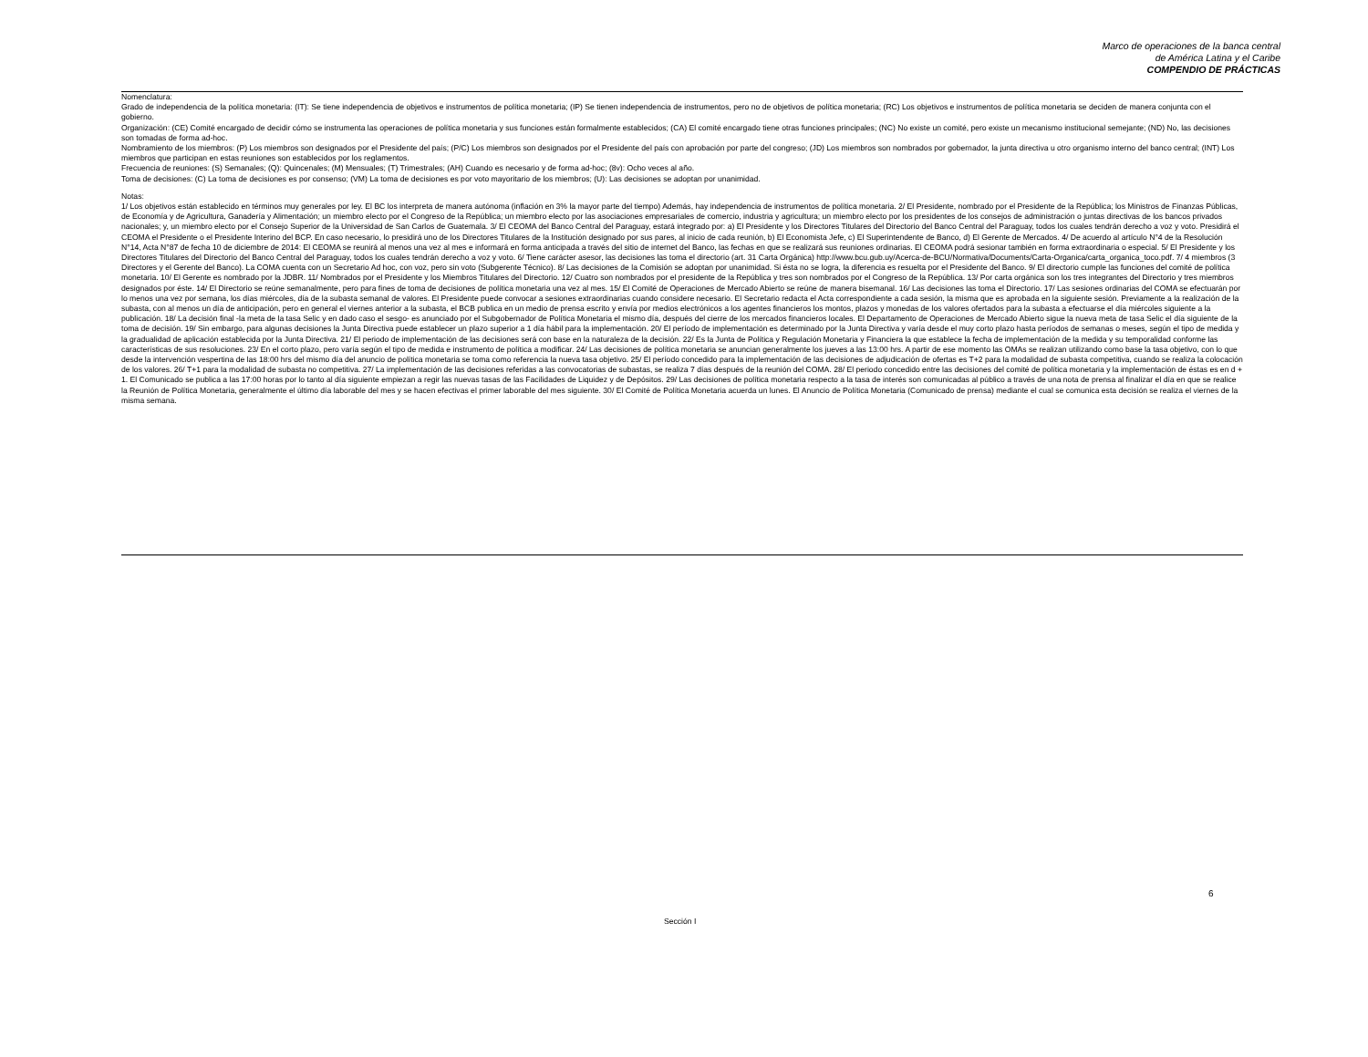Marco de operaciones de la banca central
de América Latina y el Caribe
COMPENDIO DE PRÁCTICAS
Nomenclatura:
Grado de independencia de la política monetaria: (IT): Se tiene independencia de objetivos e instrumentos de política monetaria; (IP) Se tienen independencia de instrumentos, pero no de objetivos de política monetaria; (RC) Los objetivos e instrumentos de política monetaria se deciden de manera conjunta con el gobierno.
Organización: (CE) Comité encargado de decidir cómo se instrumenta las operaciones de política monetaria y sus funciones están formalmente establecidos; (CA) El comité encargado tiene otras funciones principales; (NC) No existe un comité, pero existe un mecanismo institucional semejante; (ND) No, las decisiones son tomadas de forma ad-hoc.
Nombramiento de los miembros: (P) Los miembros son designados por el Presidente del país; (P/C) Los miembros son designados por el Presidente del país con aprobación por parte del congreso; (JD) Los miembros son nombrados por gobernador, la junta directiva u otro organismo interno del banco central; (INT) Los miembros que participan en estas reuniones son establecidos por los reglamentos.
Frecuencia de reuniones: (S) Semanales; (Q): Quincenales; (M) Mensuales; (T) Trimestrales; (AH) Cuando es necesario y de forma ad-hoc; (8v): Ocho veces al año.
Toma de decisiones: (C) La toma de decisiones es por consenso; (VM) La toma de decisiones es por voto mayoritario de los miembros; (U): Las decisiones se adoptan por unanimidad.
Notas:
1/ Los objetivos están establecido en términos muy generales por ley. El BC los interpreta de manera autónoma (inflación en 3% la mayor parte del tiempo) Además, hay independencia de instrumentos de política monetaria. 2/ El Presidente, nombrado por el Presidente de la República; los Ministros de Finanzas Públicas, de Economía y de Agricultura, Ganadería y Alimentación; un miembro electo por el Congreso de la República; un miembro electo por las asociaciones empresariales de comercio, industria y agricultura; un miembro electo por los presidentes de los consejos de administración o juntas directivas de los bancos privados nacionales; y, un miembro electo por el Consejo Superior de la Universidad de San Carlos de Guatemala. 3/ El CEOMA del Banco Central del Paraguay, estará integrado por: a) El Presidente y los Directores Titulares del Directorio del Banco Central del Paraguay, todos los cuales tendrán derecho a voz y voto. Presidirá el CEOMA el Presidente o el Presidente Interino del BCP. En caso necesario, lo presidirá uno de los Directores Titulares de la Institución designado por sus pares, al inicio de cada reunión, b) El Economista Jefe, c) El Superintendente de Banco, d) El Gerente de Mercados. 4/ De acuerdo al artículo N°4 de la Resolución N°14, Acta N°87 de fecha 10 de diciembre de 2014: El CEOMA se reunirá al menos una vez al mes e informará en forma anticipada a través del sitio de internet del Banco, las fechas en que se realizará sus reuniones ordinarias. El CEOMA podrá sesionar también en forma extraordinaria o especial. 5/ El Presidente y los Directores Titulares del Directorio del Banco Central del Paraguay, todos los cuales tendrán derecho a voz y voto. 6/ Tiene carácter asesor, las decisiones las toma el directorio (art. 31 Carta Orgánica) http://www.bcu.gub.uy/Acerca-de-BCU/Normativa/Documents/Carta-Organica/carta_organica_toco.pdf. 7/ 4 miembros (3 Directores y el Gerente del Banco). La COMA cuenta con un Secretario Ad hoc, con voz, pero sin voto (Subgerente Técnico). 8/ Las decisiones de la Comisión se adoptan por unanimidad. Si ésta no se logra, la diferencia es resuelta por el Presidente del Banco. 9/ El directorio cumple las funciones del comité de política monetaria. 10/ El Gerente es nombrado por la JDBR. 11/ Nombrados por el Presidente y los Miembros Titulares del Directorio. 12/ Cuatro son nombrados por el presidente de la República y tres son nombrados por el Congreso de la República. 13/ Por carta orgánica son los tres integrantes del Directorio y tres miembros designados por éste. 14/ El Directorio se reúne semanalmente, pero para fines de toma de decisiones de política monetaria una vez al mes. 15/ El Comité de Operaciones de Mercado Abierto se reúne de manera bisemanal. 16/ Las decisiones las toma el Directorio. 17/ Las sesiones ordinarias del COMA se efectuarán por lo menos una vez por semana, los días miércoles, día de la subasta semanal de valores. El Presidente puede convocar a sesiones extraordinarias cuando considere necesario. El Secretario redacta el Acta correspondiente a cada sesión, la misma que es aprobada en la siguiente sesión. Previamente a la realización de la subasta, con al menos un día de anticipación, pero en general el viernes anterior a la subasta, el BCB publica en un medio de prensa escrito y envía por medios electrónicos a los agentes financieros los montos, plazos y monedas de los valores ofertados para la subasta a efectuarse el día miércoles siguiente a la publicación. 18/ La decisión final -la meta de la tasa Selic y en dado caso el sesgo- es anunciado por el Subgobernador de Política Monetaria el mismo día, después del cierre de los mercados financieros locales. El Departamento de Operaciones de Mercado Abierto sigue la nueva meta de tasa Selic el día siguiente de la toma de decisión. 19/ Sin embargo, para algunas decisiones la Junta Directiva puede establecer un plazo superior a 1 día hábil para la implementación. 20/ El período de implementación es determinado por la Junta Directiva y varía desde el muy corto plazo hasta períodos de semanas o meses, según el tipo de medida y la gradualidad de aplicación establecida por la Junta Directiva. 21/ El periodo de implementación de las decisiones será con base en la naturaleza de la decisión. 22/ Es la Junta de Política y Regulación Monetaria y Financiera la que establece la fecha de implementación de la medida y su temporalidad conforme las características de sus resoluciones. 23/ En el corto plazo, pero varía según el tipo de medida e instrumento de política a modificar. 24/ Las decisiones de política monetaria se anuncian generalmente los jueves a las 13:00 hrs. A partir de ese momento las OMAs se realizan utilizando como base la tasa objetivo, con lo que desde la intervención vespertina de las 18:00 hrs del mismo día del anuncio de política monetaria se toma como referencia la nueva tasa objetivo. 25/ El período concedido para la implementación de las decisiones de adjudicación de ofertas es T+2 para la modalidad de subasta competitiva, cuando se realiza la colocación de los valores. 26/ T+1 para la modalidad de subasta no competitiva. 27/ La implementación de las decisiones referidas a las convocatorias de subastas, se realiza 7 días después de la reunión del COMA. 28/ El periodo concedido entre las decisiones del comité de política monetaria y la implementación de éstas es en d + 1. El Comunicado se publica a las 17:00 horas por lo tanto al día siguiente empiezan a regir las nuevas tasas de las Facilidades de Liquidez y de Depósitos. 29/ Las decisiones de política monetaria respecto a la tasa de interés son comunicadas al público a través de una nota de prensa al finalizar el día en que se realice la Reunión de Política Monetaria, generalmente el último día laborable del mes y se hacen efectivas el primer laborable del mes siguiente. 30/ El Comité de Política Monetaria acuerda un lunes. El Anuncio de Política Monetaria (Comunicado de prensa) mediante el cual se comunica esta decisión se realiza el viernes de la misma semana.
6
Sección I